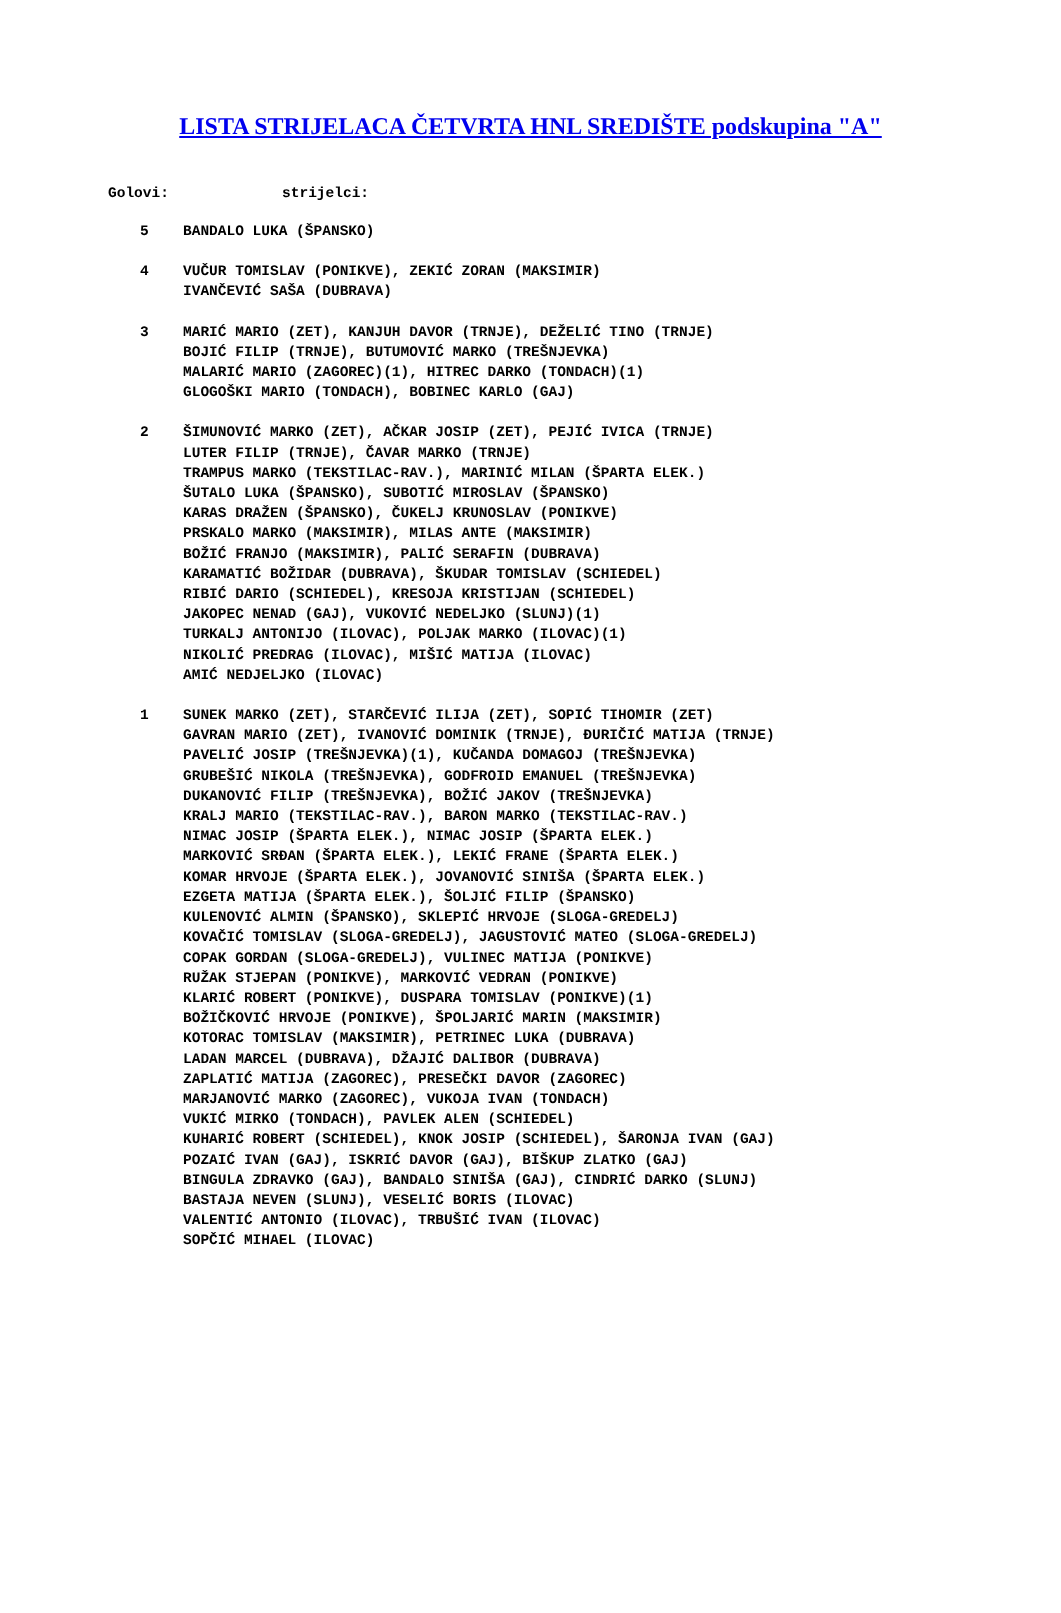LISTA STRIJELACA ČETVRTA HNL SREDIŠTE podskupina "A"
Golovi: strijelci:
5 BANDALO LUKA (ŠPANSKO)
4 VUČUR TOMISLAV (PONIKVE), ZEKIĆ ZORAN (MAKSIMIR)
IVANČEVIĆ SAŠA (DUBRAVA)
3 MARIĆ MARIO (ZET), KANJUH DAVOR (TRNJE), DEŽELIĆ TINO (TRNJE)
BOJIĆ FILIP (TRNJE), BUTUMOVIĆ MARKO (TREŠNJEVKA)
MALARIĆ MARIO (ZAGOREC)(1), HITREC DARKO (TONDACH)(1)
GLOGOŠKI MARIO (TONDACH), BOBINEC KARLO (GAJ)
2 ŠIMUNOVIĆ MARKO (ZET), AČKAR JOSIP (ZET), PEJIĆ IVICA (TRNJE)
LUTER FILIP (TRNJE), ČAVAR MARKO (TRNJE)
TRAMPUS MARKO (TEKSTILAC-RAV.), MARINIĆ MILAN (ŠPARTA ELEK.)
ŠUTALO LUKA (ŠPANSKO), SUBOTIĆ MIROSLAV (ŠPANSKO)
KARAS DRAŽEN (ŠPANSKO), ČUKELJ KRUNOSLAV (PONIKVE)
PRSKALO MARKO (MAKSIMIR), MILAS ANTE (MAKSIMIR)
BOŽIĆ FRANJO (MAKSIMIR), PALIĆ SERAFIN (DUBRAVA)
KARAMATIĆ BOŽIDAR (DUBRAVA), ŠKUDAR TOMISLAV (SCHIEDEL)
RIBIĆ DARIO (SCHIEDEL), KRESOJA KRISTIJAN (SCHIEDEL)
JAKOPEC NENAD (GAJ), VUKOVIĆ NEDELJKO (SLUNJ)(1)
TURKALJ ANTONIJO (ILOVAC), POLJAK MARKO (ILOVAC)(1)
NIKOLIĆ PREDRAG (ILOVAC), MIŠIĆ MATIJA (ILOVAC)
AMIĆ NEDJELJKO (ILOVAC)
1 SUNEK MARKO (ZET), STARČEVIĆ ILIJA (ZET), SOPIĆ TIHOMIR (ZET)
GAVRAN MARIO (ZET), IVANOVIĆ DOMINIK (TRNJE), ĐURIČIĆ MATIJA (TRNJE)
PAVELIĆ JOSIP (TREŠNJEVKA)(1), KUČANDA DOMAGOJ (TREŠNJEVKA)
GRUBEŠIĆ NIKOLA (TREŠNJEVKA), GODFROID EMANUEL (TREŠNJEVKA)
DUKANOVIĆ FILIP (TREŠNJEVKA), BOŽIĆ JAKOV (TREŠNJEVKA)
KRALJ MARIO (TEKSTILAC-RAV.), BARON MARKO (TEKSTILAC-RAV.)
NIMAC JOSIP (ŠPARTA ELEK.), NIMAC JOSIP (ŠPARTA ELEK.)
MARKOVIĆ SRĐAN (ŠPARTA ELEK.), LEKIĆ FRANE (ŠPARTA ELEK.)
KOMAR HRVOJE (ŠPARTA ELEK.), JOVANOVIĆ SINIŠA (ŠPARTA ELEK.)
EZGETA MATIJA (ŠPARTA ELEK.), ŠOLJIĆ FILIP (ŠPANSKO)
KULENOVIĆ ALMIN (ŠPANSKO), SKLEPIĆ HRVOJE (SLOGA-GREDELJ)
KOVAČIĆ TOMISLAV (SLOGA-GREDELJ), JAGUSTOVIĆ MATEO (SLOGA-GREDELJ)
COPAK GORDAN (SLOGA-GREDELJ), VULINEC MATIJA (PONIKVE)
RUŽAK STJEPAN (PONIKVE), MARKOVIĆ VEDRAN (PONIKVE)
KLARIĆ ROBERT (PONIKVE), DUSPARA TOMISLAV (PONIKVE)(1)
BOŽIČKOVIĆ HRVOJE (PONIKVE), ŠPOLJARIĆ MARIN (MAKSIMIR)
KOTORAC TOMISLAV (MAKSIMIR), PETRINEC LUKA (DUBRAVA)
LADAN MARCEL (DUBRAVA), DŽAJIĆ DALIBOR (DUBRAVA)
ZAPLATIĆ MATIJA (ZAGOREC), PRESEČKI DAVOR (ZAGOREC)
MARJANOVIĆ MARKO (ZAGOREC), VUKOJA IVAN (TONDACH)
VUKIĆ MIRKO (TONDACH), PAVLEK ALEN (SCHIEDEL)
KUHARIĆ ROBERT (SCHIEDEL), KNOK JOSIP (SCHIEDEL), ŠARONJA IVAN (GAJ)
POZAIĆ IVAN (GAJ), ISKRIĆ DAVOR (GAJ), BIŠKUP ZLATKO (GAJ)
BINGULA ZDRAVKO (GAJ), BANDALO SINIŠA (GAJ), CINDRIĆ DARKO (SLUNJ)
BASTAJA NEVEN (SLUNJ), VESELIĆ BORIS (ILOVAC)
VALENTIĆ ANTONIO (ILOVAC), TRBUŠIĆ IVAN (ILOVAC)
SOPČIĆ MIHAEL (ILOVAC)